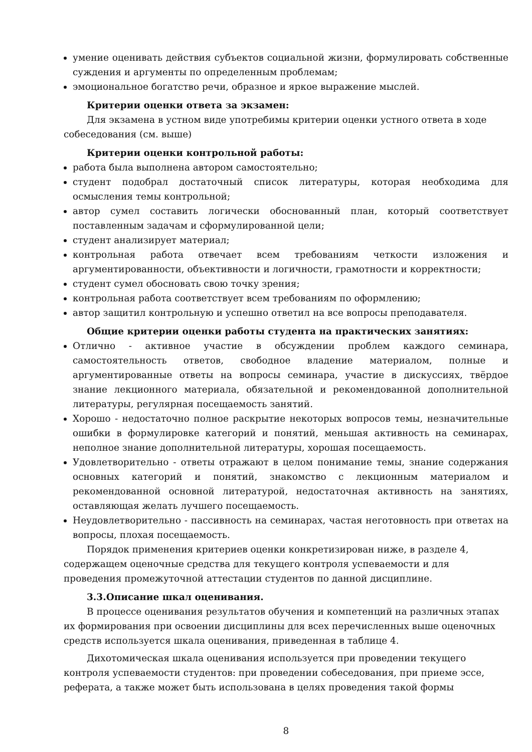умение оценивать действия субъектов социальной жизни, формулировать собственные суждения и аргументы по определенным проблемам;
эмоциональное богатство речи, образное и яркое выражение мыслей.
Критерии оценки ответа за экзамен:
Для экзамена в устном виде употребимы критерии оценки устного ответа в ходе собеседования (см. выше)
Критерии оценки контрольной работы:
работа была выполнена автором самостоятельно;
студент подобрал достаточный список литературы, которая необходима для осмысления темы контрольной;
автор сумел составить логически обоснованный план, который соответствует поставленным задачам и сформулированной цели;
студент анализирует материал;
контрольная работа отвечает всем требованиям четкости изложения и аргументированности, объективности и логичности, грамотности и корректности;
студент сумел обосновать свою точку зрения;
контрольная работа соответствует всем требованиям по оформлению;
автор защитил контрольную и успешно ответил на все вопросы преподавателя.
Общие критерии оценки работы студента на практических занятиях:
Отлично - активное участие в обсуждении проблем каждого семинара, самостоятельность ответов, свободное владение материалом, полные и аргументированные ответы на вопросы семинара, участие в дискуссиях, твёрдое знание лекционного материала, обязательной и рекомендованной дополнительной литературы, регулярная посещаемость занятий.
Хорошо - недостаточно полное раскрытие некоторых вопросов темы, незначительные ошибки в формулировке категорий и понятий, меньшая активность на семинарах, неполное знание дополнительной литературы, хорошая посещаемость.
Удовлетворительно - ответы отражают в целом понимание темы, знание содержания основных категорий и понятий, знакомство с лекционным материалом и рекомендованной основной литературой, недостаточная активность на занятиях, оставляющая желать лучшего посещаемость.
Неудовлетворительно - пассивность на семинарах, частая неготовность при ответах на вопросы, плохая посещаемость.
Порядок применения критериев оценки конкретизирован ниже, в разделе 4, содержащем оценочные средства для текущего контроля успеваемости и для проведения промежуточной аттестации студентов по данной дисциплине.
3.3.Описание шкал оценивания.
В процессе оценивания результатов обучения и компетенций на различных этапах их формирования при освоении дисциплины для всех перечисленных выше оценочных средств используется шкала оценивания, приведенная в таблице 4.
Дихотомическая шкала оценивания используется при проведении текущего контроля успеваемости студентов: при проведении собеседования, при приеме эссе, реферата, а также может быть использована в целях проведения такой формы
8